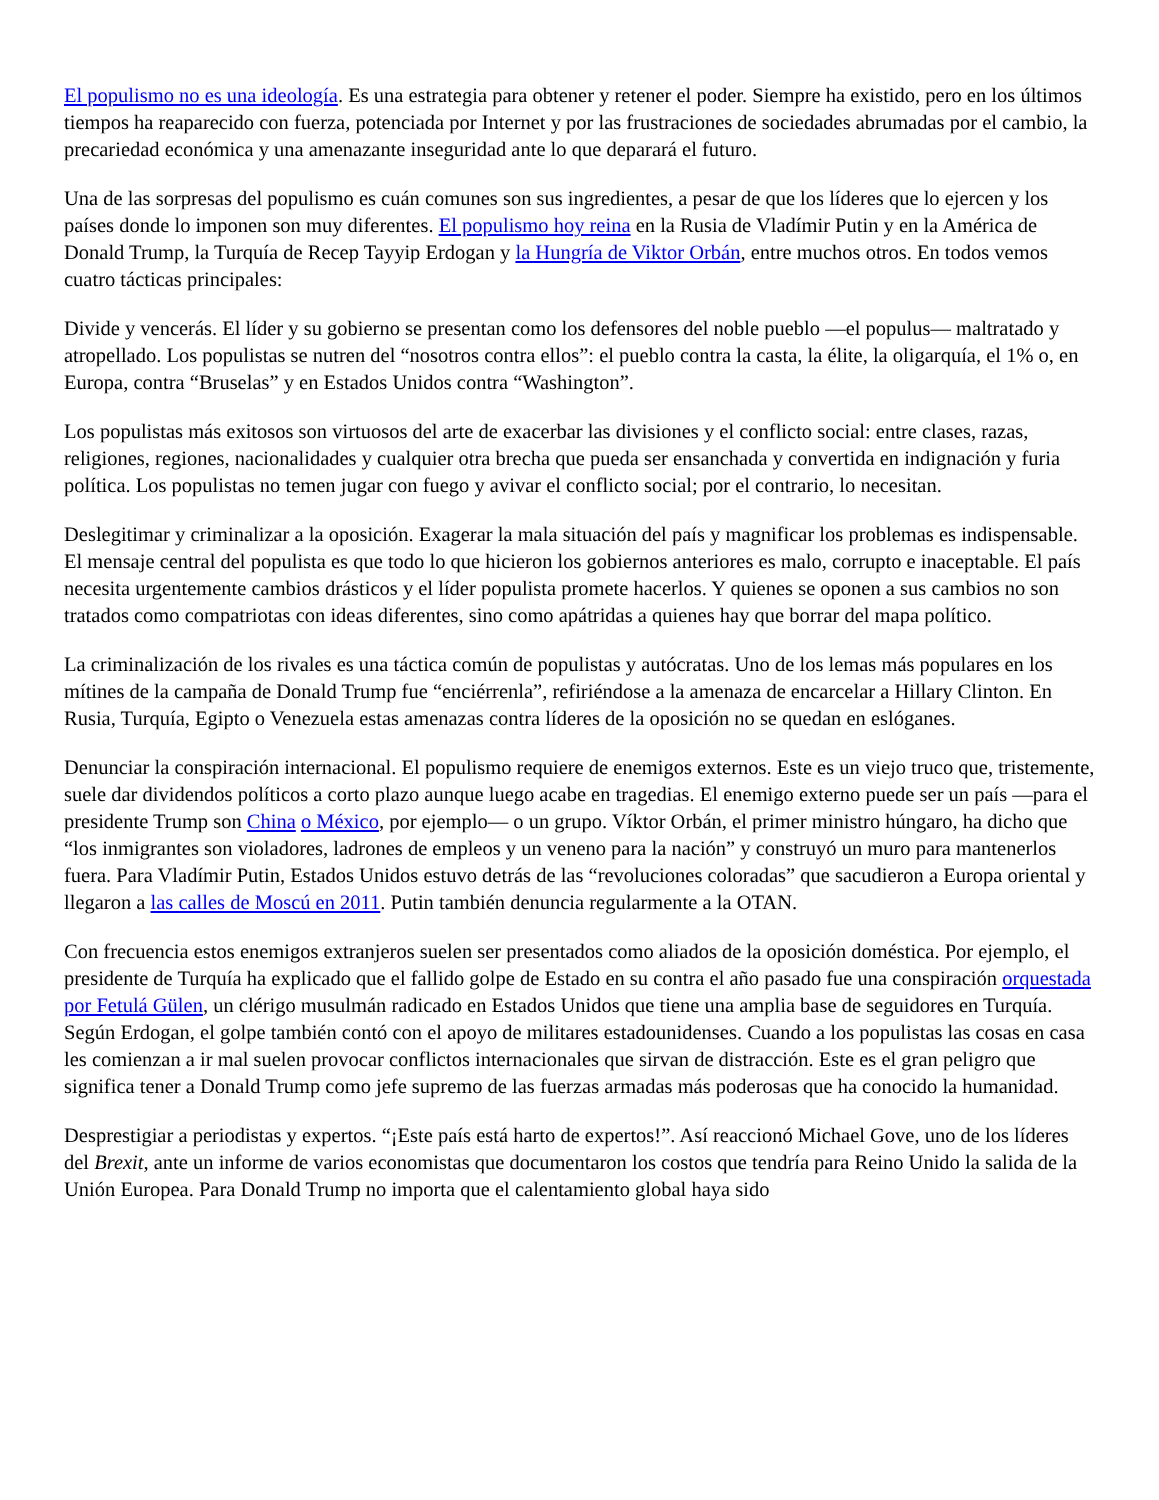El populismo no es una ideología. Es una estrategia para obtener y retener el poder. Siempre ha existido, pero en los últimos tiempos ha reaparecido con fuerza, potenciada por Internet y por las frustraciones de sociedades abrumadas por el cambio, la precariedad económica y una amenazante inseguridad ante lo que deparará el futuro.
Una de las sorpresas del populismo es cuán comunes son sus ingredientes, a pesar de que los líderes que lo ejercen y los países donde lo imponen son muy diferentes. El populismo hoy reina en la Rusia de Vladímir Putin y en la América de Donald Trump, la Turquía de Recep Tayyip Erdogan y la Hungría de Viktor Orbán, entre muchos otros. En todos vemos cuatro tácticas principales:
Divide y vencerás. El líder y su gobierno se presentan como los defensores del noble pueblo —el populus— maltratado y atropellado. Los populistas se nutren del “nosotros contra ellos”: el pueblo contra la casta, la élite, la oligarquía, el 1% o, en Europa, contra “Bruselas” y en Estados Unidos contra “Washington”.
Los populistas más exitosos son virtuosos del arte de exacerbar las divisiones y el conflicto social: entre clases, razas, religiones, regiones, nacionalidades y cualquier otra brecha que pueda ser ensanchada y convertida en indignación y furia política. Los populistas no temen jugar con fuego y avivar el conflicto social; por el contrario, lo necesitan.
Deslegitimar y criminalizar a la oposición. Exagerar la mala situación del país y magnificar los problemas es indispensable. El mensaje central del populista es que todo lo que hicieron los gobiernos anteriores es malo, corrupto e inaceptable. El país necesita urgentemente cambios drásticos y el líder populista promete hacerlos. Y quienes se oponen a sus cambios no son tratados como compatriotas con ideas diferentes, sino como apátridas a quienes hay que borrar del mapa político.
La criminalización de los rivales es una táctica común de populistas y autócratas. Uno de los lemas más populares en los mítines de la campaña de Donald Trump fue “enciérrenla”, refiriéndose a la amenaza de encarcelar a Hillary Clinton. En Rusia, Turquía, Egipto o Venezuela estas amenazas contra líderes de la oposición no se quedan en eslóganes.
Denunciar la conspiración internacional. El populismo requiere de enemigos externos. Este es un viejo truco que, tristemente, suele dar dividendos políticos a corto plazo aunque luego acabe en tragedias. El enemigo externo puede ser un país —para el presidente Trump son China o México, por ejemplo— o un grupo. Víktor Orbán, el primer ministro húngaro, ha dicho que “los inmigrantes son violadores, ladrones de empleos y un veneno para la nación” y construyó un muro para mantenerlos fuera. Para Vladímir Putin, Estados Unidos estuvo detrás de las “revoluciones coloradas” que sacudieron a Europa oriental y llegaron a las calles de Moscú en 2011. Putin también denuncia regularmente a la OTAN.
Con frecuencia estos enemigos extranjeros suelen ser presentados como aliados de la oposición doméstica. Por ejemplo, el presidente de Turquía ha explicado que el fallido golpe de Estado en su contra el año pasado fue una conspiración orquestada por Fetulá Gülen, un clérigo musulmán radicado en Estados Unidos que tiene una amplia base de seguidores en Turquía. Según Erdogan, el golpe también contó con el apoyo de militares estadounidenses. Cuando a los populistas las cosas en casa les comienzan a ir mal suelen provocar conflictos internacionales que sirvan de distracción. Este es el gran peligro que significa tener a Donald Trump como jefe supremo de las fuerzas armadas más poderosas que ha conocido la humanidad.
Desprestigiar a periodistas y expertos. “¡Este país está harto de expertos!”. Así reaccionó Michael Gove, uno de los líderes del Brexit, ante un informe de varios economistas que documentaron los costos que tendría para Reino Unido la salida de la Unión Europea. Para Donald Trump no importa que el calentamiento global haya sido